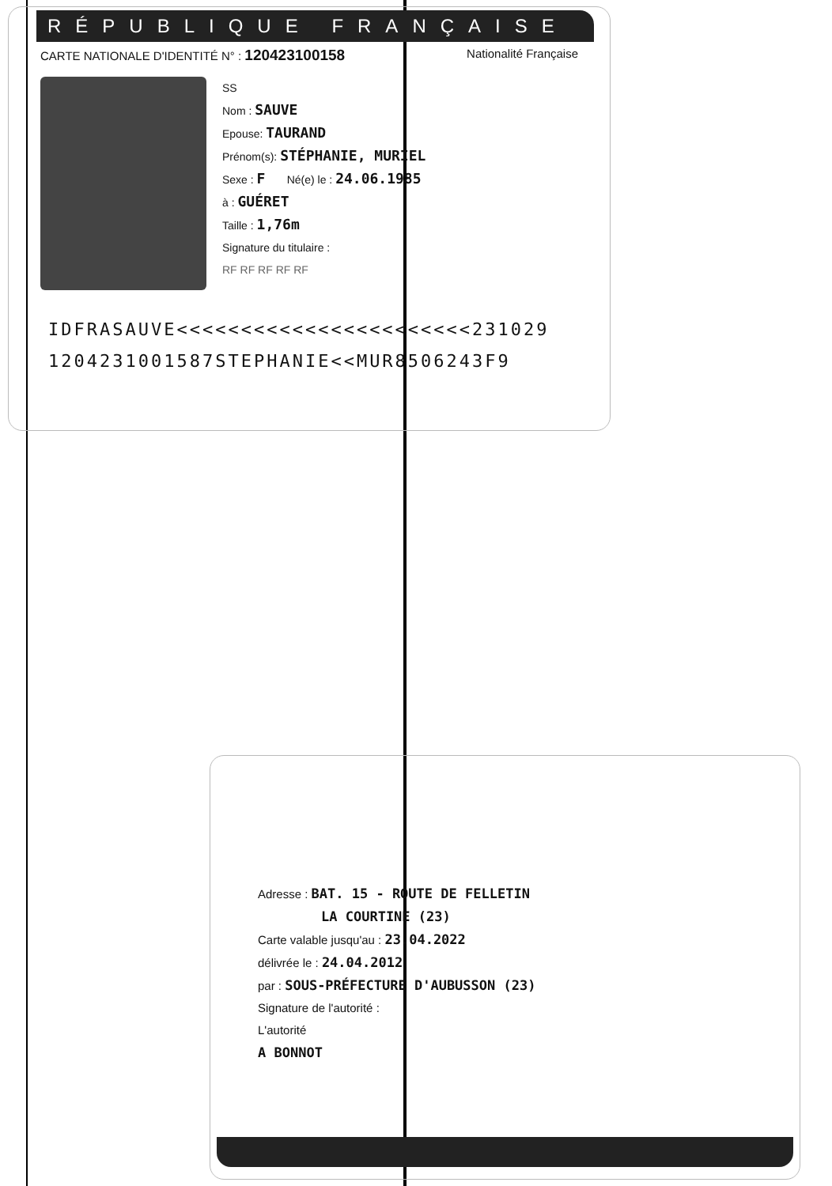RÉPUBLIQUE FRANÇAISE
CARTE NATIONALE D'IDENTITÉ N° : 120423100158 Nationalité Française
SS
Nom : SAUVE
Epouse: TAURAND
Prénom(s): STÉPHANIE, MURIEL
Sexe : F Né(e) le : 24.06.1985
à : GUÉRET
Taille : 1,76m
Signature du titulaire :
RF RF RF RF RF
IDFRASAUVE<<<<<<<<<<<<<<<<<<<<<<<231029
1204231001587STEPHANIE<<MUR8506243F9
Adresse : BAT. 15 - ROUTE DE FELLETIN
LA COURTINE (23)
Carte valable jusqu'au : 23.04.2022
délivrée le : 24.04.2012
par : SOUS-PRÉFECTURE D'AUBUSSON (23)
Signature de l'autorité :
L'autorité
A BONNOT